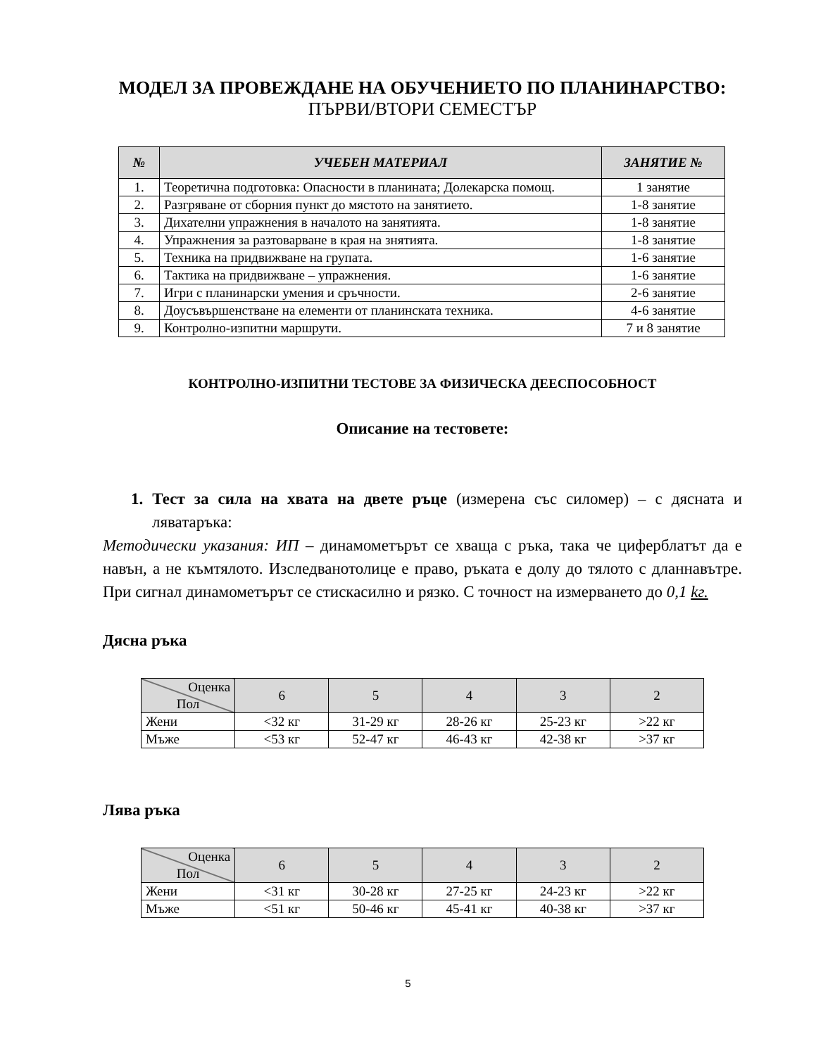МОДЕЛ ЗА ПРОВЕЖДАНЕ НА ОБУЧЕНИЕТО ПО ПЛАНИНАРСТВО:
ПЪРВИ/ВТОРИ СЕМЕСТЪР
| № | УЧЕБЕН МАТЕРИАЛ | ЗАНЯТИЕ № |
| --- | --- | --- |
| 1. | Теоретична подготовка: Опасности в планината; Долекарска помощ. | 1 занятие |
| 2. | Разгряване от сборния пункт до мястото на занятието. | 1-8 занятие |
| 3. | Дихателни упражнения в началото на занятията. | 1-8 занятие |
| 4. | Упражнения за разтоварване в края на знятията. | 1-8 занятие |
| 5. | Техника на придвижване на групата. | 1-6 занятие |
| 6. | Тактика на придвижване – упражнения. | 1-6 занятие |
| 7. | Игри с планинарски умения и сръчности. | 2-6 занятие |
| 8. | Доусъвършенстване на елементи от планинската техника. | 4-6 занятие |
| 9. | Контролно-изпитни маршрути. | 7 и 8 занятие |
КОНТРОЛНО-ИЗПИТНИ ТЕСТОВЕ ЗА ФИЗИЧЕСКА ДЕЕСПОСОБНОСТ
Описание на тестовете:
1. Тест за сила на хвата на двете ръце (измерена със силомер) – с дясната и ляватаръка:
Методически указания: ИП – динамометърът се хваща с ръка, така че циферблатът да е навън, а не къмтялото. Изследванотолице е право, ръката е долу до тялото с дланнавътре. При сигнал динамометърът се стискасилно и рязко. С точност на измерването до 0,1 kг.
Дясна ръка
| Оценка Пол | 6 | 5 | 4 | 3 | 2 |
| Жени | <32 кг | 31-29 кг | 28-26 кг | 25-23 кг | >22 кг |
| Мъже | <53 кг | 52-47 кг | 46-43 кг | 42-38 кг | >37 кг |
Лява ръка
| Оценка Пол | 6 | 5 | 4 | 3 | 2 |
| Жени | <31 кг | 30-28 кг | 27-25 кг | 24-23 кг | >22 кг |
| Мъже | <51 кг | 50-46 кг | 45-41 кг | 40-38 кг | >37 кг |
5